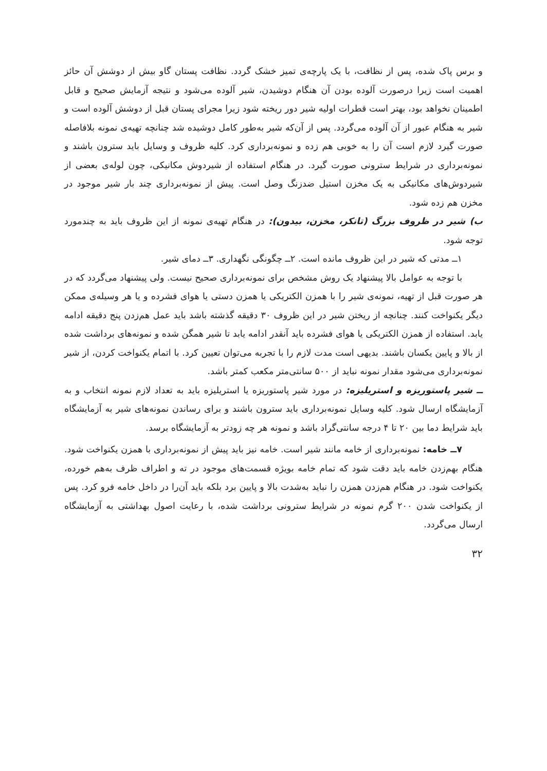و برس پاک شده، پس از نظافت، با یک پارچه‌ی تمیز خشک گردد. نظافت پستان گاو بیش از دوشش آن حائز اهمیت است زیرا درصورت آلوده بودن آن هنگام دوشیدن، شیر آلوده می‌شود و نتیجه آزمایش صحیح و قابل اطمینان نخواهد بود، بهتر است قطرات اولیه شیر دور ریخته شود زیرا مجرای پستان قبل از دوشش آلوده است و شیر به هنگام عبور از آن آلوده می‌گردد. پس از آن‌که شیر به‌طور کامل دوشیده شد چنانچه تهیه‌ی نمونه بلافاصله صورت گیرد لازم است آن را به خوبی هم زده و نمونه‌برداری کرد. کلیه ظروف و وسایل باید سترون باشند و نمونه‌برداری در شرایط سترونی صورت گیرد. در هنگام استفاده از شیردوش مکانیکی، چون لوله‌ی بعضی از شیردوش‌های مکانیکی به یک مخزن استیل ضدزنگ وصل است. پیش از نمونه‌برداری چند بار شیر موجود در مخزن هم زده شود.
ب) شیر در ظروف بزرگ (تانکر، مخزن، بیدون): در هنگام تهیه‌ی نمونه از این ظروف باید به چندمورد توجه شود.
۱ــ مدتی که شیر در این ظروف مانده است. ۲ــ چگونگی نگهداری. ۳ــ دمای شیر.
با توجه به عوامل بالا پیشنهاد یک روش مشخص برای نمونه‌برداری صحیح نیست. ولی پیشنهاد می‌گردد که در هر صورت قبل از تهیه، نمونه‌ی شیر را با همزن الکتریکی یا همزن دستی یا هوای فشرده و یا هر وسیله‌ی ممکن دیگر یکنواخت کنند. چنانچه از ریختن شیر در این ظروف ۳۰ دقیقه گذشته باشد باید عمل هم‌زدن پنج دقیقه ادامه یابد. استفاده از همزن الکتریکی یا هوای فشرده باید آنقدر ادامه یابد تا شیر همگن شده و نمونه‌های برداشت شده از بالا و پایین یکسان باشند. بدیهی است مدت لازم را با تجربه می‌توان تعیین کرد. با اتمام یکنواخت کردن، از شیر نمونه‌برداری می‌شود مقدار نمونه نباید از ۵۰۰ سانتی‌متر مکعب کمتر باشد.
ــ شیر پاستوریزه و استریلیزه: در مورد شیر پاستوریزه یا استریلیزه باید به تعداد لازم نمونه انتخاب و به آزمایشگاه ارسال شود. کلیه وسایل نمونه‌برداری باید سترون باشند و برای رساندن نمونه‌های شیر به آزمایشگاه باید شرایط دما بین ۲۰ تا ۴ درجه سانتی‌گراد باشد و نمونه هر چه زودتر به آزمایشگاه برسد.
۷ــ خامه: نمونه‌برداری از خامه مانند شیر است. خامه نیز باید پیش از نمونه‌برداری با همزن یکنواخت شود. هنگام بهم‌زدن خامه باید دقت شود که تمام خامه بویژه قسمت‌های موجود در ته و اطراف ظرف به‌هم خورده، یکنواخت شود. در هنگام هم‌زدن همزن را نباید به‌شدت بالا و پایین برد بلکه باید آن‌را در داخل خامه فرو کرد. پس از یکنواخت شدن ۲۰۰ گرم نمونه در شرایط سترونی برداشت شده، با رعایت اصول بهداشتی به آزمایشگاه ارسال می‌گردد.
۳۲